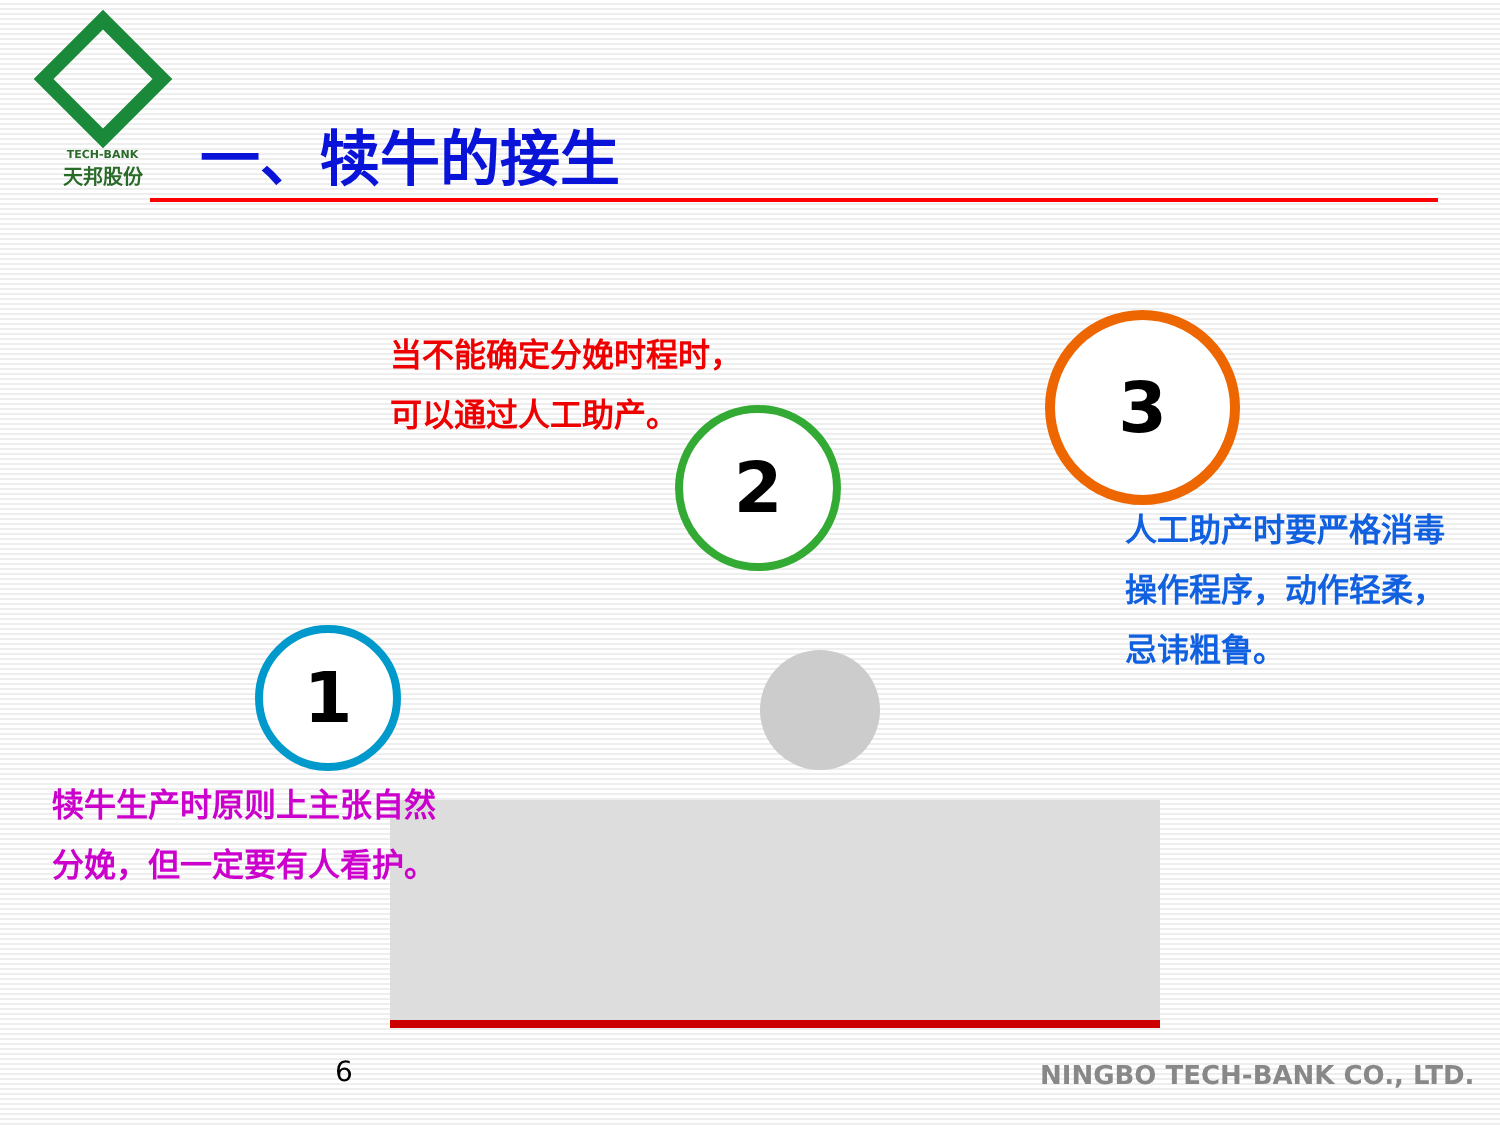TECH-BANK
天邦股份
一、犊牛的接生
当不能确定分娩时程时，
可以通过人工助产。
2
3
1
人工助产时要严格消毒
操作程序，动作轻柔，
忌讳粗鲁。
犊牛生产时原则上主张自然
分娩，但一定要有人看护。
6 NINGBO TECH-BANK CO., LTD.